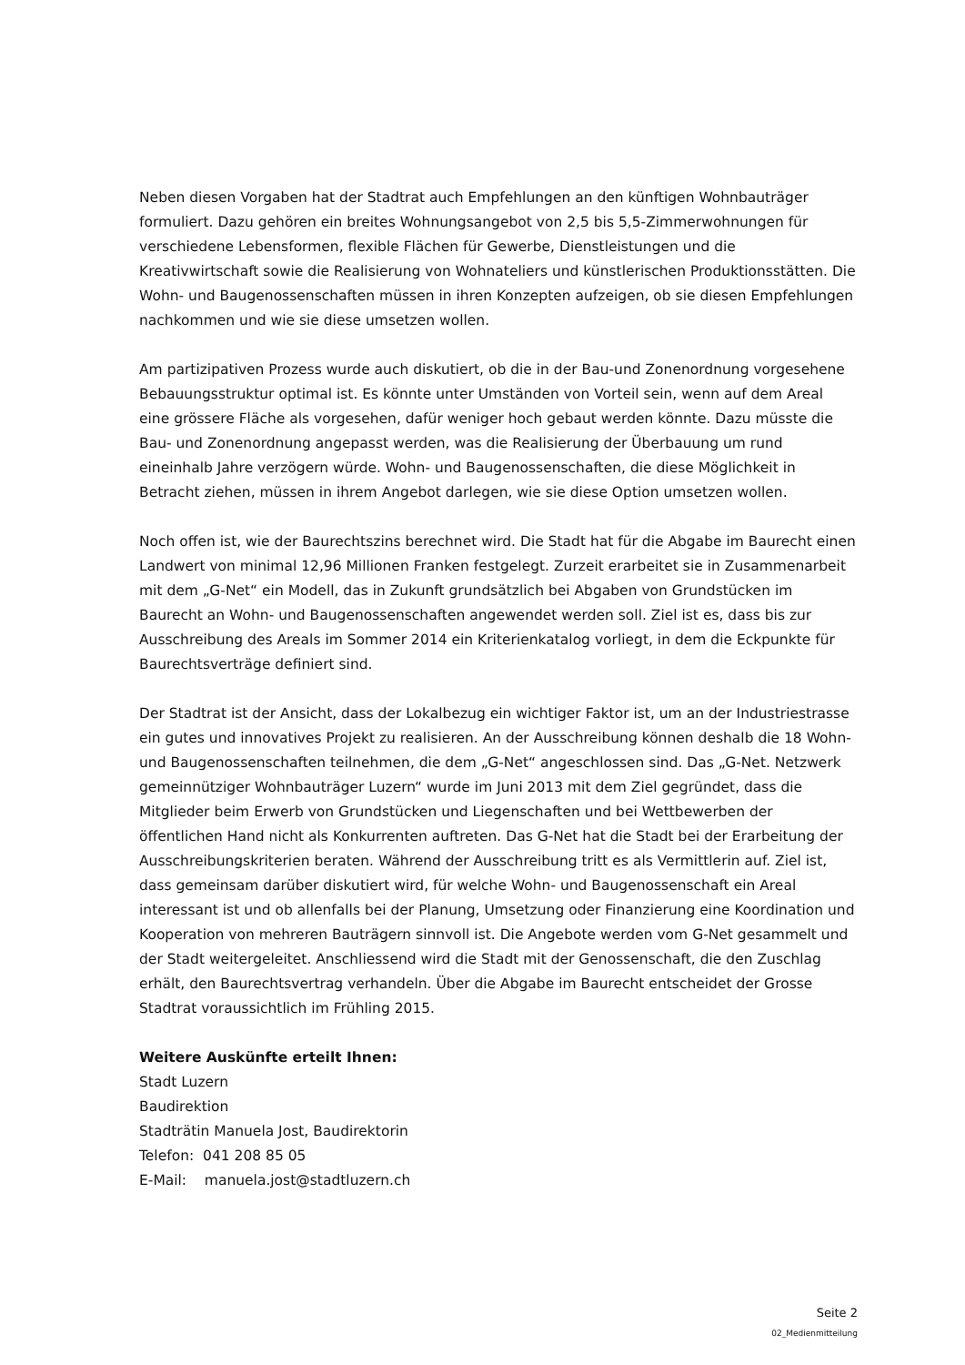Neben diesen Vorgaben hat der Stadtrat auch Empfehlungen an den künftigen Wohnbauträger formuliert. Dazu gehören ein breites Wohnungsangebot von 2,5 bis 5,5-Zimmerwohnungen für verschiedene Lebensformen, flexible Flächen für Gewerbe, Dienstleistungen und die Kreativwirtschaft sowie die Realisierung von Wohnateliers und künstlerischen Produktionsstätten. Die Wohn- und Baugenossenschaften müssen in ihren Konzepten aufzeigen, ob sie diesen Empfehlungen nachkommen und wie sie diese umsetzen wollen.
Am partizipativen Prozess wurde auch diskutiert, ob die in der Bau-und Zonenordnung vorgesehene Bebauungsstruktur optimal ist. Es könnte unter Umständen von Vorteil sein, wenn auf dem Areal eine grössere Fläche als vorgesehen, dafür weniger hoch gebaut werden könnte. Dazu müsste die Bau- und Zonenordnung angepasst werden, was die Realisierung der Überbauung um rund eineinhalb Jahre verzögern würde. Wohn- und Baugenossenschaften, die diese Möglichkeit in Betracht ziehen, müssen in ihrem Angebot darlegen, wie sie diese Option umsetzen wollen.
Noch offen ist, wie der Baurechtszins berechnet wird. Die Stadt hat für die Abgabe im Baurecht einen Landwert von minimal 12,96 Millionen Franken festgelegt. Zurzeit erarbeitet sie in Zusammenarbeit mit dem „G-Net“ ein Modell, das in Zukunft grundsätzlich bei Abgaben von Grundstücken im Baurecht an Wohn- und Baugenossenschaften angewendet werden soll. Ziel ist es, dass bis zur Ausschreibung des Areals im Sommer 2014 ein Kriterienkatalog vorliegt, in dem die Eckpunkte für Baurechtsverträge definiert sind.
Der Stadtrat ist der Ansicht, dass der Lokalbezug ein wichtiger Faktor ist, um an der Industriestrasse ein gutes und innovatives Projekt zu realisieren. An der Ausschreibung können deshalb die 18 Wohn- und Baugenossenschaften teilnehmen, die dem „G-Net“ angeschlossen sind. Das „G-Net. Netzwerk gemeinnütziger Wohnbauträger Luzern“ wurde im Juni 2013 mit dem Ziel gegründet, dass die Mitglieder beim Erwerb von Grundstücken und Liegenschaften und bei Wettbewerben der öffentlichen Hand nicht als Konkurrenten auftreten. Das G-Net hat die Stadt bei der Erarbeitung der Ausschreibungskriterien beraten. Während der Ausschreibung tritt es als Vermittlerin auf. Ziel ist, dass gemeinsam darüber diskutiert wird, für welche Wohn- und Baugenossenschaft ein Areal interessant ist und ob allenfalls bei der Planung, Umsetzung oder Finanzierung eine Koordination und Kooperation von mehreren Bauträgern sinnvoll ist. Die Angebote werden vom G-Net gesammelt und der Stadt weitergeleitet. Anschliessend wird die Stadt mit der Genossenschaft, die den Zuschlag erhält, den Baurechtsvertrag verhandeln. Über die Abgabe im Baurecht entscheidet der Grosse Stadtrat voraussichtlich im Frühling 2015.
Weitere Auskünfte erteilt Ihnen:
Stadt Luzern
Baudirektion
Stadträtin Manuela Jost, Baudirektorin
Telefon: 041 208 85 05
E-Mail: manuela.jost@stadtluzern.ch
Seite 2
02_Medienmitteilung